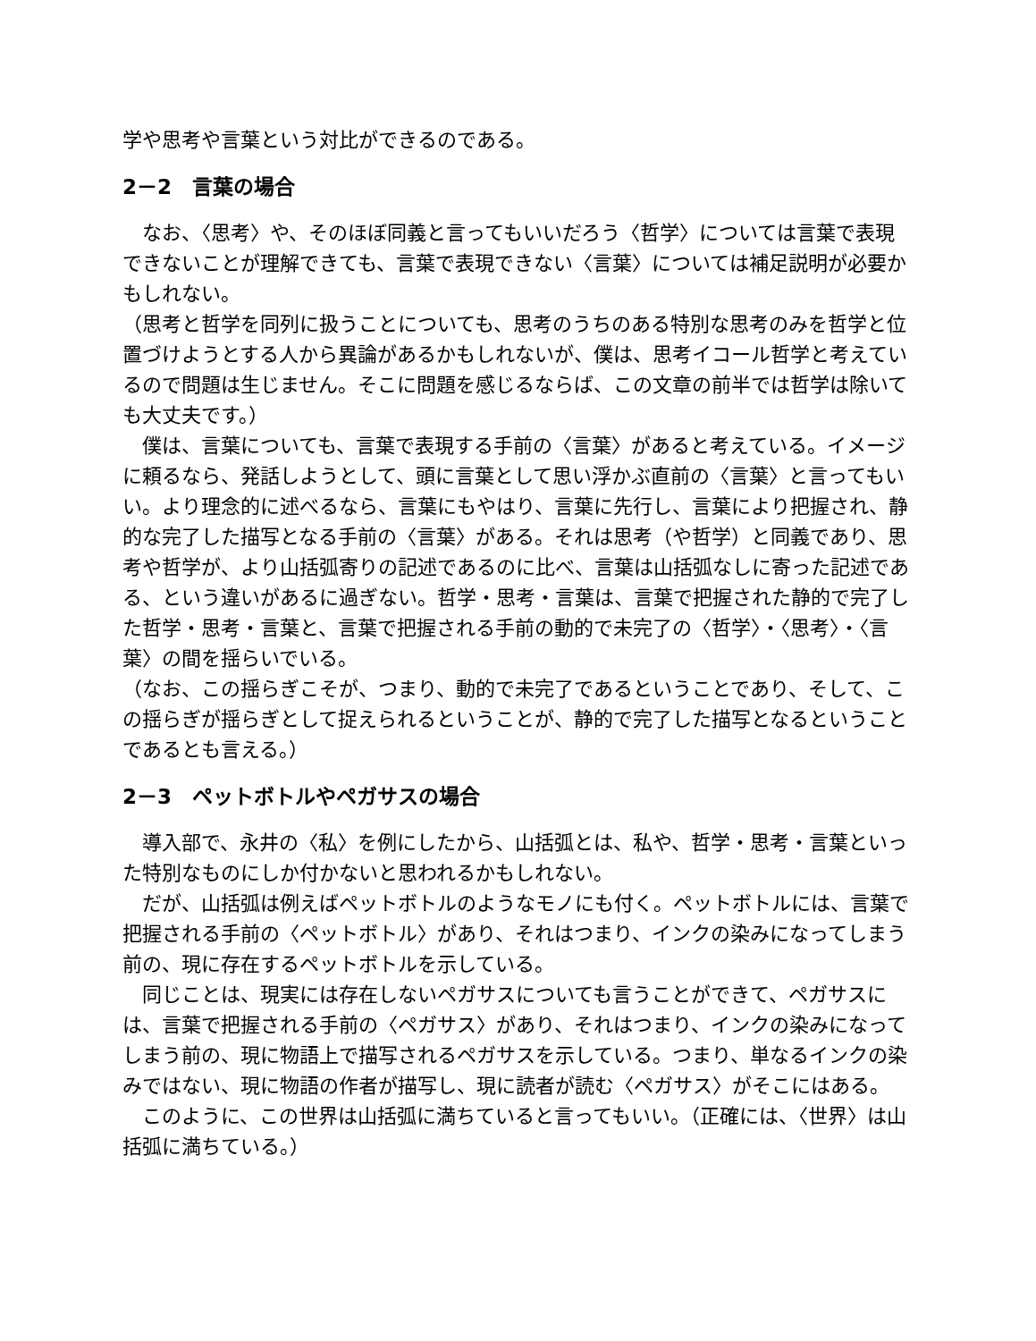学や思考や言葉という対比ができるのである。
2－2　言葉の場合
　なお、〈思考〉や、そのほぼ同義と言ってもいいだろう〈哲学〉については言葉で表現できないことが理解できても、言葉で表現できない〈言葉〉については補足説明が必要かもしれない。
（思考と哲学を同列に扱うことについても、思考のうちのある特別な思考のみを哲学と位置づけようとする人から異論があるかもしれないが、僕は、思考イコール哲学と考えているので問題は生じません。そこに問題を感じるならば、この文章の前半では哲学は除いても大丈夫です。）
　僕は、言葉についても、言葉で表現する手前の〈言葉〉があると考えている。イメージに頼るなら、発話しようとして、頭に言葉として思い浮かぶ直前の〈言葉〉と言ってもいい。より理念的に述べるなら、言葉にもやはり、言葉に先行し、言葉により把握され、静的な完了した描写となる手前の〈言葉〉がある。それは思考（や哲学）と同義であり、思考や哲学が、より山括弧寄りの記述であるのに比べ、言葉は山括弧なしに寄った記述である、という違いがあるに過ぎない。哲学・思考・言葉は、言葉で把握された静的で完了した哲学・思考・言葉と、言葉で把握される手前の動的で未完了の〈哲学〉・〈思考〉・〈言葉〉の間を揺らいでいる。
（なお、この揺らぎこそが、つまり、動的で未完了であるということであり、そして、この揺らぎが揺らぎとして捉えられるということが、静的で完了した描写となるということであるとも言える。）
2－3　ペットボトルやペガサスの場合
　導入部で、永井の〈私〉を例にしたから、山括弧とは、私や、哲学・思考・言葉といった特別なものにしか付かないと思われるかもしれない。
　だが、山括弧は例えばペットボトルのようなモノにも付く。ペットボトルには、言葉で把握される手前の〈ペットボトル〉があり、それはつまり、インクの染みになってしまう前の、現に存在するペットボトルを示している。
　同じことは、現実には存在しないペガサスについても言うことができて、ペガサスには、言葉で把握される手前の〈ペガサス〉があり、それはつまり、インクの染みになってしまう前の、現に物語上で描写されるペガサスを示している。つまり、単なるインクの染みではない、現に物語の作者が描写し、現に読者が読む〈ペガサス〉がそこにはある。
　このように、この世界は山括弧に満ちていると言ってもいい。（正確には、〈世界〉は山括弧に満ちている。）